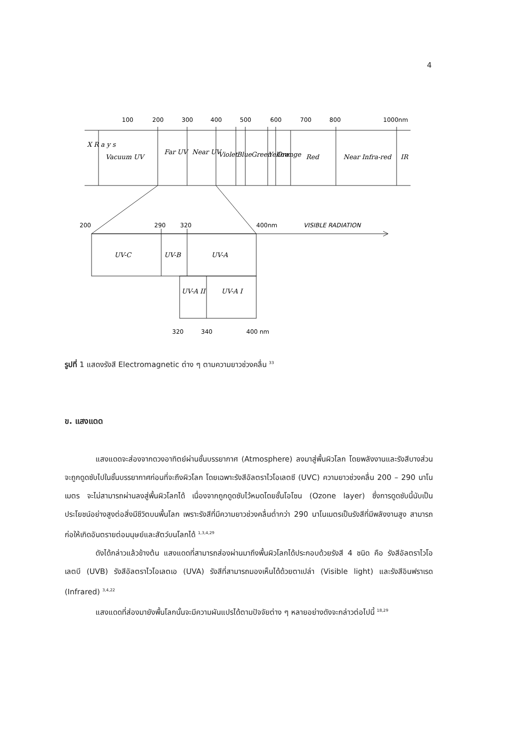4
100
200
300
400
500
600
700
800
1000nm
200
290
320
400nm
VISIBLE RADIATION
320
340
400 nm
X R a y s
Vacuum UV
Far UV
Near UV
Violet
Blue
Green
Yellow
Orange
Red
Near Infra-red
IR
UV-C
UV-B
UV-A
UV-A II
UV-A I
รูปที่ 1 แสดงรังสี Electromagnetic ต่าง ๆ ตามความยาวช่วงคลื่น <sup>33</sup>
ข. แสงแดด
แสงแดดจะส่องจากดวงอาทิตย์ผ่านชั้นบรรยากาศ (Atmosphere) ลงมาสู่พื้นผิวโลก โดยพลังงานและรังสีบางส่วนจะถูกดูดซับไปในชั้นบรรยากาศก่อนที่จะถึงผิวโลก โดยเฉพาะรังสีอัลตราไวโอเลตซี (UVC) ความยาวช่วงคลื่น 200 – 290 นาโนเมตร จะไม่สามารถผ่านลงสู่พื้นผิวโลกได้ เนื่องจากถูกดูดซับไว้หมดโดยชั้นโอโซน (Ozone layer) ซึ่งการดูดซับนี้นับเป็นประโยชน์อย่างสูงต่อสิ่งมีชีวิตบนพื้นโลก เพราะรังสีที่มีความยาวช่วงคลื่นต่ำกว่า 290 นาโนเมตรเป็นรังสีที่มีพลังงานสูง สามารถก่อให้เกิดอันตรายต่อมนุษย์และสัตว์บนโลกได้ <sup>1,3,4,29</sup>
ดังได้กล่าวแล้วข้างต้น แสงแดดที่สามารถส่องผ่านมาถึงพื้นผิวโลกได้ประกอบด้วยรังสี 4 ชนิด คือ รังสีอัลตราไวโอเลตบี (UVB) รังสีอัลตราไวโอเลตเอ (UVA) รังสีที่สามารถมองเห็นได้ด้วยตาเปล่า (Visible light) และรังสีอินฟราเรด (Infrared) <sup>3,4,22</sup>
แสงแดดที่ส่องมายังพื้นโลกนั้นจะมีความผันแปรได้ตามปัจจัยต่าง ๆ หลายอย่างดังจะกล่าวต่อไปนี้ <sup>18,29</sup>